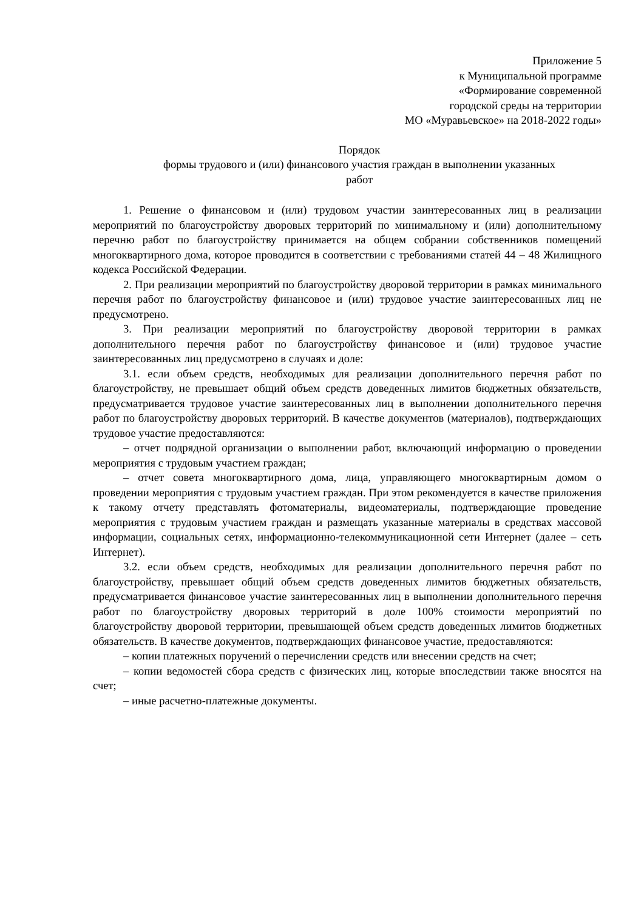Приложение 5
к Муниципальной программе
«Формирование современной
городской среды на территории
МО «Муравьевское» на 2018-2022 годы»
Порядок
формы трудового и (или) финансового участия граждан в выполнении указанных
работ
1. Решение о финансовом и (или) трудовом участии заинтересованных лиц в реализации мероприятий по благоустройству дворовых территорий по минимальному и (или) дополнительному перечню работ по благоустройству принимается на общем собрании собственников помещений многоквартирного дома, которое проводится в соответствии с требованиями статей 44 – 48 Жилищного кодекса Российской Федерации.
2. При реализации мероприятий по благоустройству дворовой территории в рамках минимального перечня работ по благоустройству финансовое и (или) трудовое участие заинтересованных лиц не предусмотрено.
3. При реализации мероприятий по благоустройству дворовой территории в рамках дополнительного перечня работ по благоустройству финансовое и (или) трудовое участие заинтересованных лиц предусмотрено в случаях и доле:
3.1. если объем средств, необходимых для реализации дополнительного перечня работ по благоустройству, не превышает общий объем средств доведенных лимитов бюджетных обязательств, предусматривается трудовое участие заинтересованных лиц в выполнении дополнительного перечня работ по благоустройству дворовых территорий. В качестве документов (материалов), подтверждающих трудовое участие предоставляются:
– отчет подрядной организации о выполнении работ, включающий информацию о проведении мероприятия с трудовым участием граждан;
– отчет совета многоквартирного дома, лица, управляющего многоквартирным домом о проведении мероприятия с трудовым участием граждан. При этом рекомендуется в качестве приложения к такому отчету представлять фотоматериалы, видеоматериалы, подтверждающие проведение мероприятия с трудовым участием граждан и размещать указанные материалы в средствах массовой информации, социальных сетях, информационно-телекоммуникационной сети Интернет (далее – сеть Интернет).
3.2. если объем средств, необходимых для реализации дополнительного перечня работ по благоустройству, превышает общий объем средств доведенных лимитов бюджетных обязательств, предусматривается финансовое участие заинтересованных лиц в выполнении дополнительного перечня работ по благоустройству дворовых территорий в доле 100% стоимости мероприятий по благоустройству дворовой территории, превышающей объем средств доведенных лимитов бюджетных обязательств. В качестве документов, подтверждающих финансовое участие, предоставляются:
– копии платежных поручений о перечислении средств или внесении средств на счет;
– копии ведомостей сбора средств с физических лиц, которые впоследствии также вносятся на счет;
– иные расчетно-платежные документы.